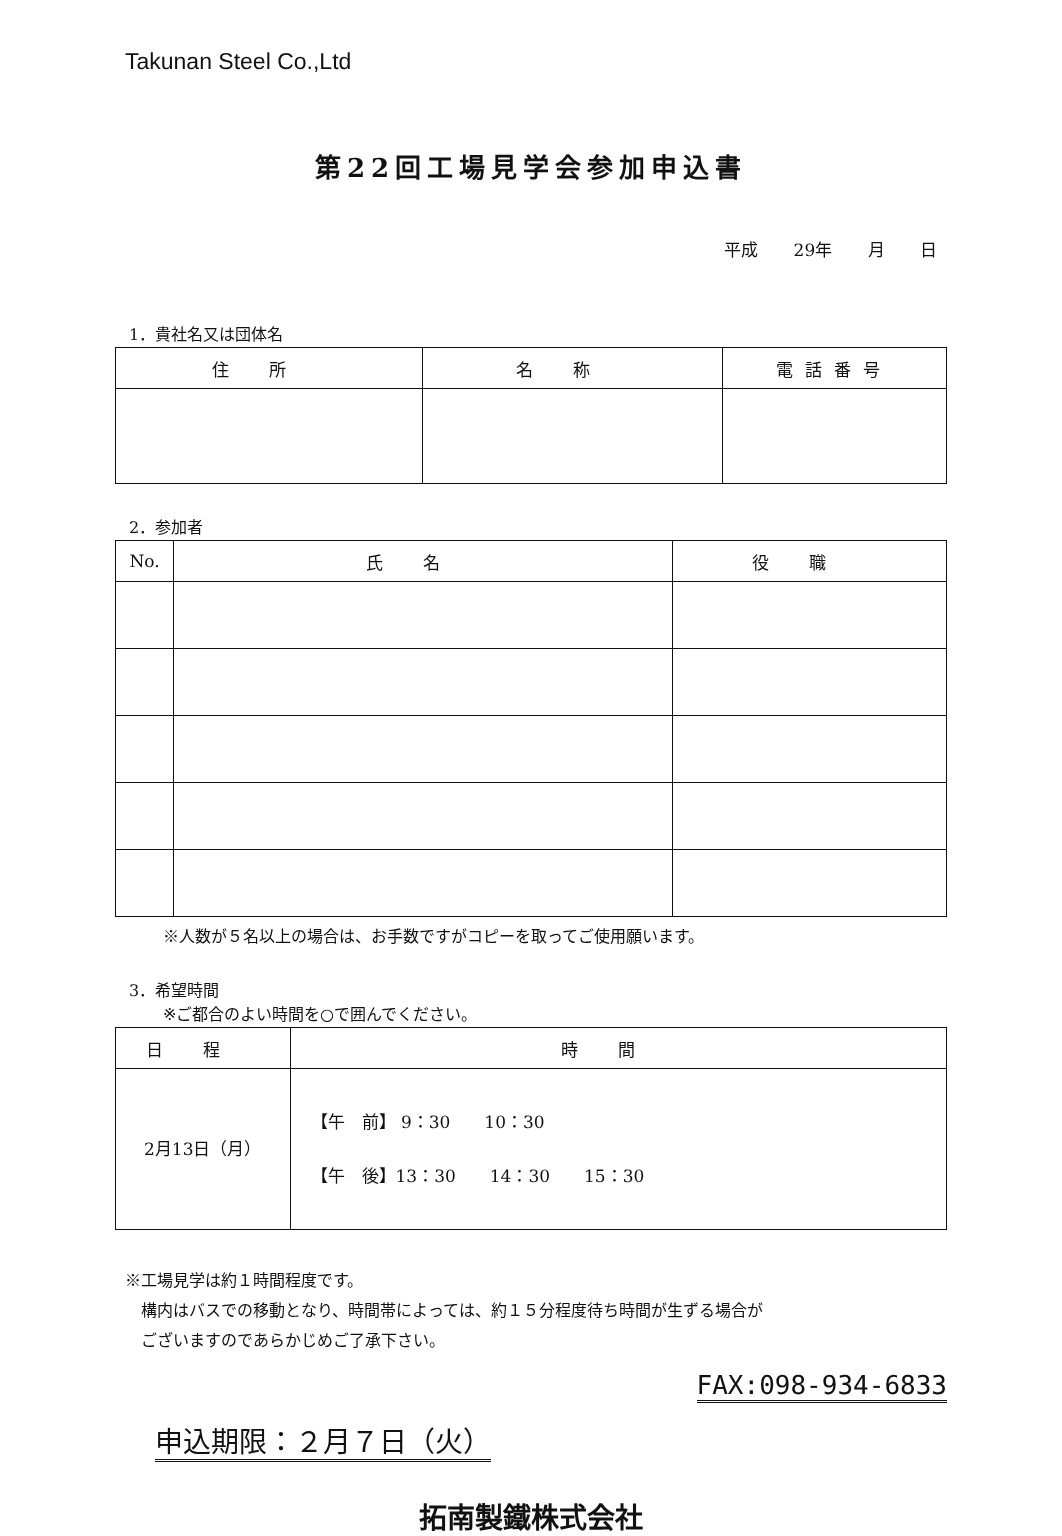Takunan Steel Co.,Ltd
第22回工場見学会参加申込書
平成 29年 月 日
1．貴社名又は団体名
| 住所 | 名称 | 電話番号 |
| --- | --- | --- |
2．参加者
| No. | 氏名 | 役職 |
| --- | --- | --- |
※人数が５名以上の場合は、お手数ですがコピーを取ってご使用願います。
3．希望時間
※ご都合のよい時間を○で囲んでください。
| 日程 | 時間 |
| --- | --- |
| 2月13日（月） | 【午 前】 9：30 10：30 【午 後】13：30 14：30 15：30 |
※工場見学は約１時間程度です。
　構内はバスでの移動となり、時間帯によっては、約１５分程度待ち時間が生ずる場合が
　ございますのであらかじめご了承下さい。
FAX:098-934-6833
申込期限：２月７日（火）
拓南製鐵株式会社